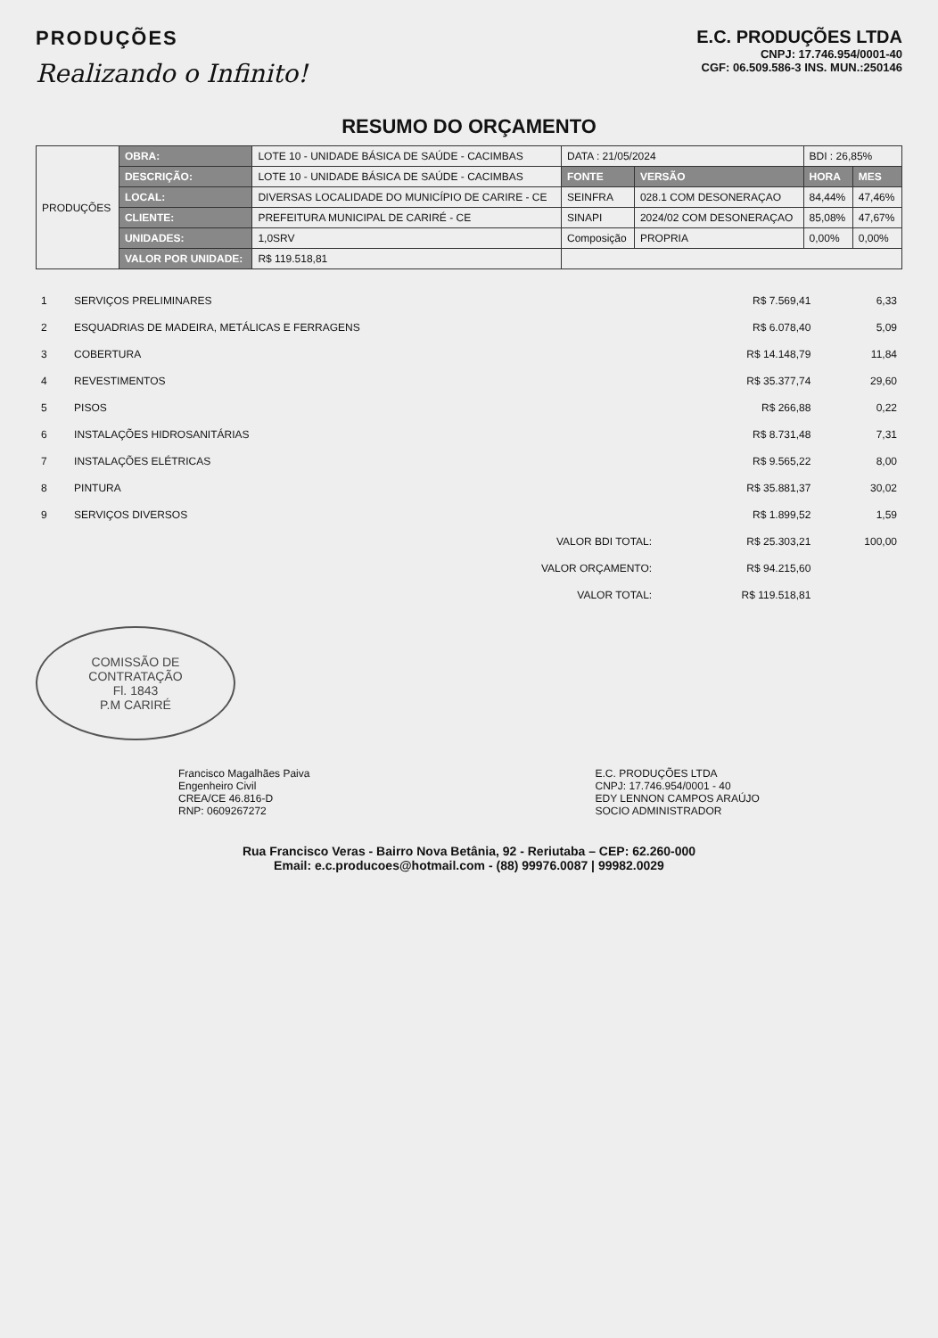PRODUÇÕES
Realizando o Infinito!
E.C. PRODUÇÕES LTDA
CNPJ: 17.746.954/0001-40
CGF: 06.509.586-3 INS. MUN.:250146
RESUMO DO ORÇAMENTO
| PRODUÇÕES | OBRA: | LOTE 10 - UNIDADE BÁSICA DE SAÚDE - CACIMBAS | DATA : 21/05/2024 | | BDI : 26,85% | |
| | DESCRIÇÃO: | LOTE 10 - UNIDADE BÁSICA DE SAÚDE - CACIMBAS | FONTE | VERSÃO | HORA | MES |
| | LOCAL: | DIVERSAS LOCALIDADE DO MUNICÍPIO DE CARIRE - CE | SEINFRA | 028.1 COM DESONERAÇAO | 84,44% | 47,46% |
| | CLIENTE: | PREFEITURA MUNICIPAL DE CARIRÉ - CE | SINAPI | 2024/02 COM DESONERAÇAO | 85,08% | 47,67% |
| | UNIDADES: | 1,0SRV | Composição | PROPRIA | 0,00% | 0,00% |
| | VALOR POR UNIDADE: | R$ 119.518,81 | | | | |
| 1 | SERVIÇOS PRELIMINARES | R$ 7.569,41 | 6,33 |
| 2 | ESQUADRIAS DE MADEIRA, METÁLICAS E FERRAGENS | R$ 6.078,40 | 5,09 |
| 3 | COBERTURA | R$ 14.148,79 | 11,84 |
| 4 | REVESTIMENTOS | R$ 35.377,74 | 29,60 |
| 5 | PISOS | R$ 266,88 | 0,22 |
| 6 | INSTALAÇÕES HIDROSANITÁRIAS | R$ 8.731,48 | 7,31 |
| 7 | INSTALAÇÕES ELÉTRICAS | R$ 9.565,22 | 8,00 |
| 8 | PINTURA | R$ 35.881,37 | 30,02 |
| 9 | SERVIÇOS DIVERSOS | R$ 1.899,52 | 1,59 |
| | VALOR BDI TOTAL: | R$ 25.303,21 | 100,00 |
| | VALOR ORÇAMENTO: | R$ 94.215,60 | |
| | VALOR TOTAL: | R$ 119.518,81 | |
COMISSÃO DE CONTRATAÇÃO
Fl. 1843
P.M CARIRÉ
Francisco Magalhães Paiva
Engenheiro Civil
CREA/CE 46.816-D
RNP: 0609267272
E.C. PRODUÇÕES LTDA
CNPJ: 17.746.954/0001 - 40
EDY LENNON CAMPOS ARAÚJO
SOCIO ADMINISTRADOR
Rua Francisco Veras - Bairro Nova Betânia, 92 - Reriutaba – CEP: 62.260-000
Email: e.c.producoes@hotmail.com - (88) 99976.0087 | 99982.0029